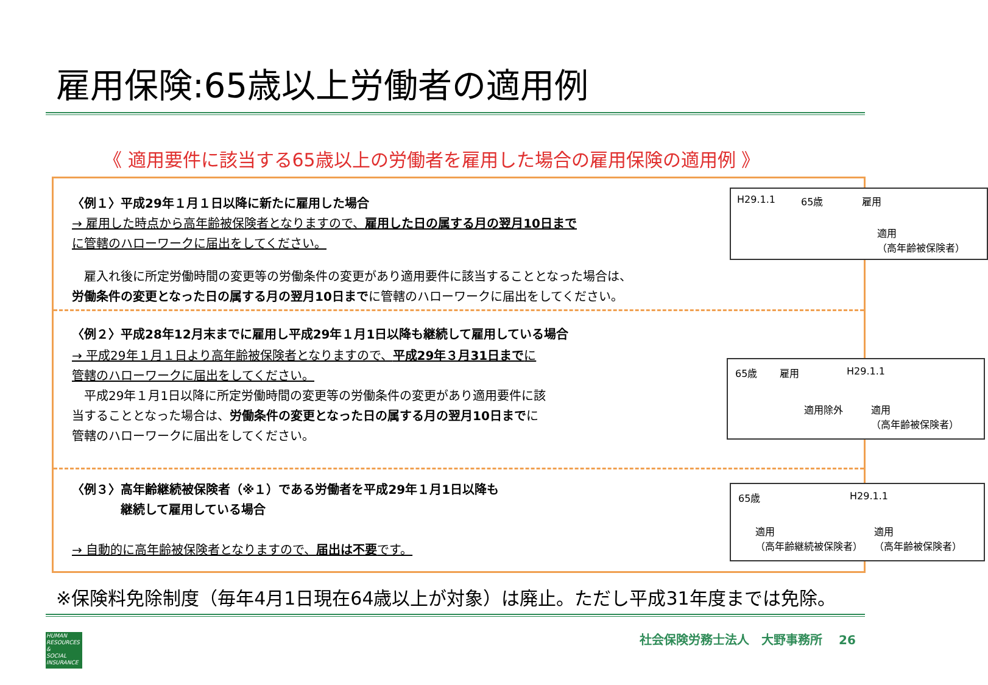雇用保険:65歳以上労働者の適用例
《 適用要件に該当する65歳以上の労働者を雇用した場合の雇用保険の適用例 》
〈例１〉平成29年１月１日以降に新たに雇用した場合
→ 雇用した時点から高年齢被保険者となりますので、雇用した日の属する月の翌月10日までに管轄のハローワークに届出をしてください。
　雇入れ後に所定労働時間の変更等の労働条件の変更があり適用要件に該当することとなった場合は、
労働条件の変更となった日の属する月の翌月10日までに管轄のハローワークに届出をしてください。
H29.1.1 65歳 雇用
適用
（高年齢被保険者）
〈例２〉平成28年12月末までに雇用し平成29年１月1日以降も継続して雇用している場合
→ 平成29年１月１日より高年齢被保険者となりますので、平成29年３月31日までに管轄のハローワークに届出をしてください。
　平成29年１月1日以降に所定労働時間の変更等の労働条件の変更があり適用要件に該当することとなった場合は、労働条件の変更となった日の属する月の翌月10日までに管轄のハローワークに届出をしてください。
65歳 雇用 H29.1.1
適用除外 適用
（高年齢被保険者）
〈例３〉高年齢継続被保険者（※１）である労働者を平成29年１月1日以降も
　　　　継続して雇用している場合
→ 自動的に高年齢被保険者となりますので、届出は不要です。
65歳 H29.1.1
適用
（高年齢継続被保険者）
適用
（高年齢被保険者）
※保険料免除制度（毎年4月1日現在64歳以上が対象）は廃止。ただし平成31年度までは免除。
HUMAN
RESOURCES
&
SOCIAL
INSURANCE
社会保険労務士法人　大野事務所　 26